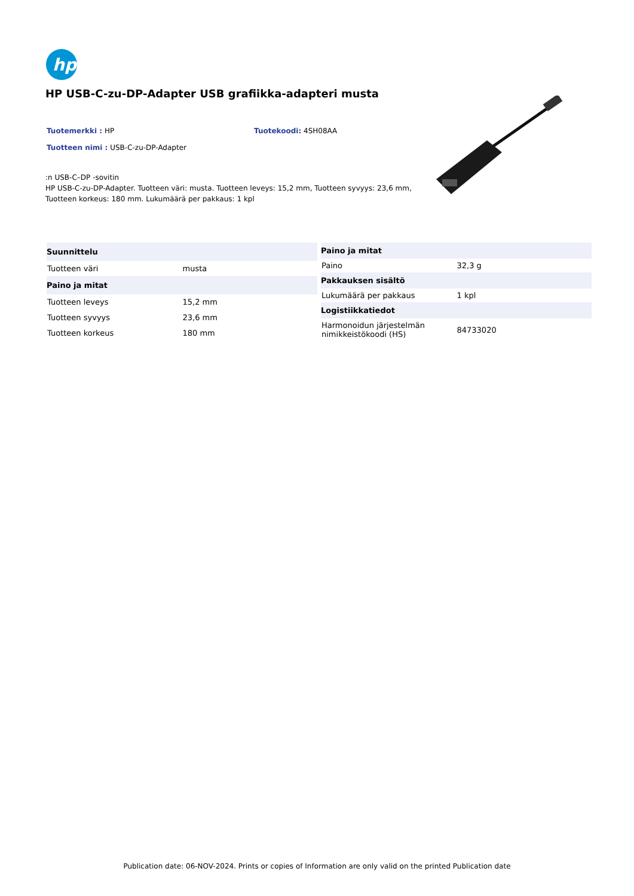hp
HP USB-C-zu-DP-Adapter USB grafiikka-adapteri musta
Tuotemerkki : HP Tuotekoodi: 4SH08AA
Tuotteen nimi : USB-C-zu-DP-Adapter
:n USB-C–DP -sovitin
HP USB-C-zu-DP-Adapter. Tuotteen väri: musta. Tuotteen leveys: 15,2 mm, Tuotteen syvyys: 23,6 mm, Tuotteen korkeus: 180 mm. Lukumäärä per pakkaus: 1 kpl
| Suunnittelu | |
| --- | --- |
| Tuotteen väri | musta |
| Paino ja mitat | |
| Tuotteen leveys | 15,2 mm |
| Tuotteen syvyys | 23,6 mm |
| Tuotteen korkeus | 180 mm |
| Paino ja mitat | |
| --- | --- |
| Paino | 32,3 g |
| Pakkauksen sisältö | |
| Lukumäärä per pakkaus | 1 kpl |
| Logistiikkatiedot | |
| Harmonoidun järjestelmän nimikkeistökoodi (HS) | 84733020 |
Publication date: 06-NOV-2024. Prints or copies of Information are only valid on the printed Publication date